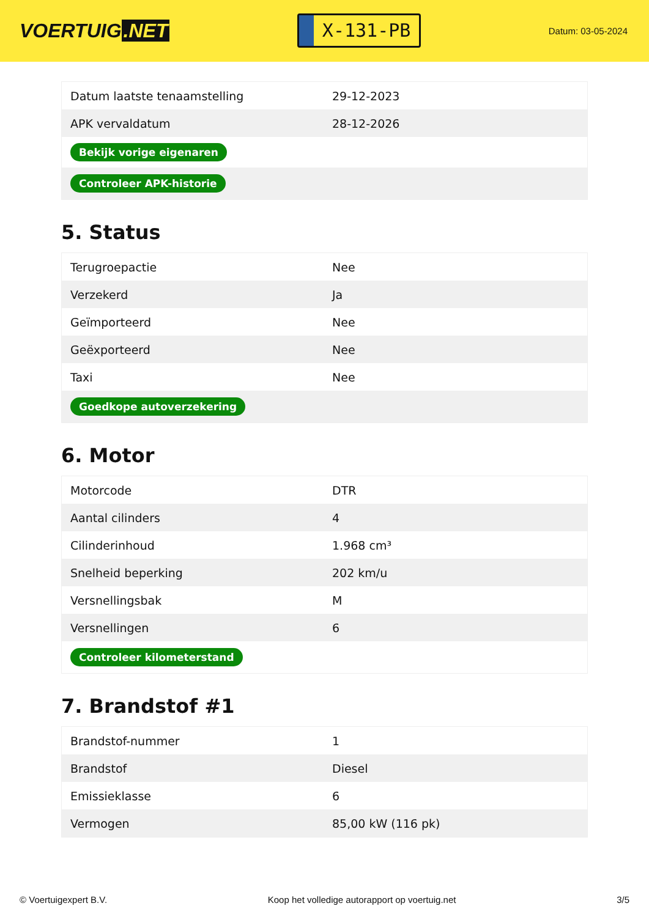VOERTUIG.NET
X-131-PB
Datum: 03-05-2024
| Datum laatste tenaamstelling | 29-12-2023 |
| APK vervaldatum | 28-12-2026 |
| Bekijk vorige eigenaren | |
| Controleer APK-historie | |
5. Status
| Terugroepactie | Nee |
| Verzekerd | Ja |
| Geïmporteerd | Nee |
| Geëxporteerd | Nee |
| Taxi | Nee |
| Goedkope autoverzekering | |
6. Motor
| Motorcode | DTR |
| Aantal cilinders | 4 |
| Cilinderinhoud | 1.968 cm³ |
| Snelheid beperking | 202 km/u |
| Versnellingsbak | M |
| Versnellingen | 6 |
| Controleer kilometerstand | |
7. Brandstof #1
| Brandstof-nummer | 1 |
| Brandstof | Diesel |
| Emissieklasse | 6 |
| Vermogen | 85,00 kW (116 pk) |
© Voertuigexpert B.V. Koop het volledige autorapport op voertuig.net 3/5